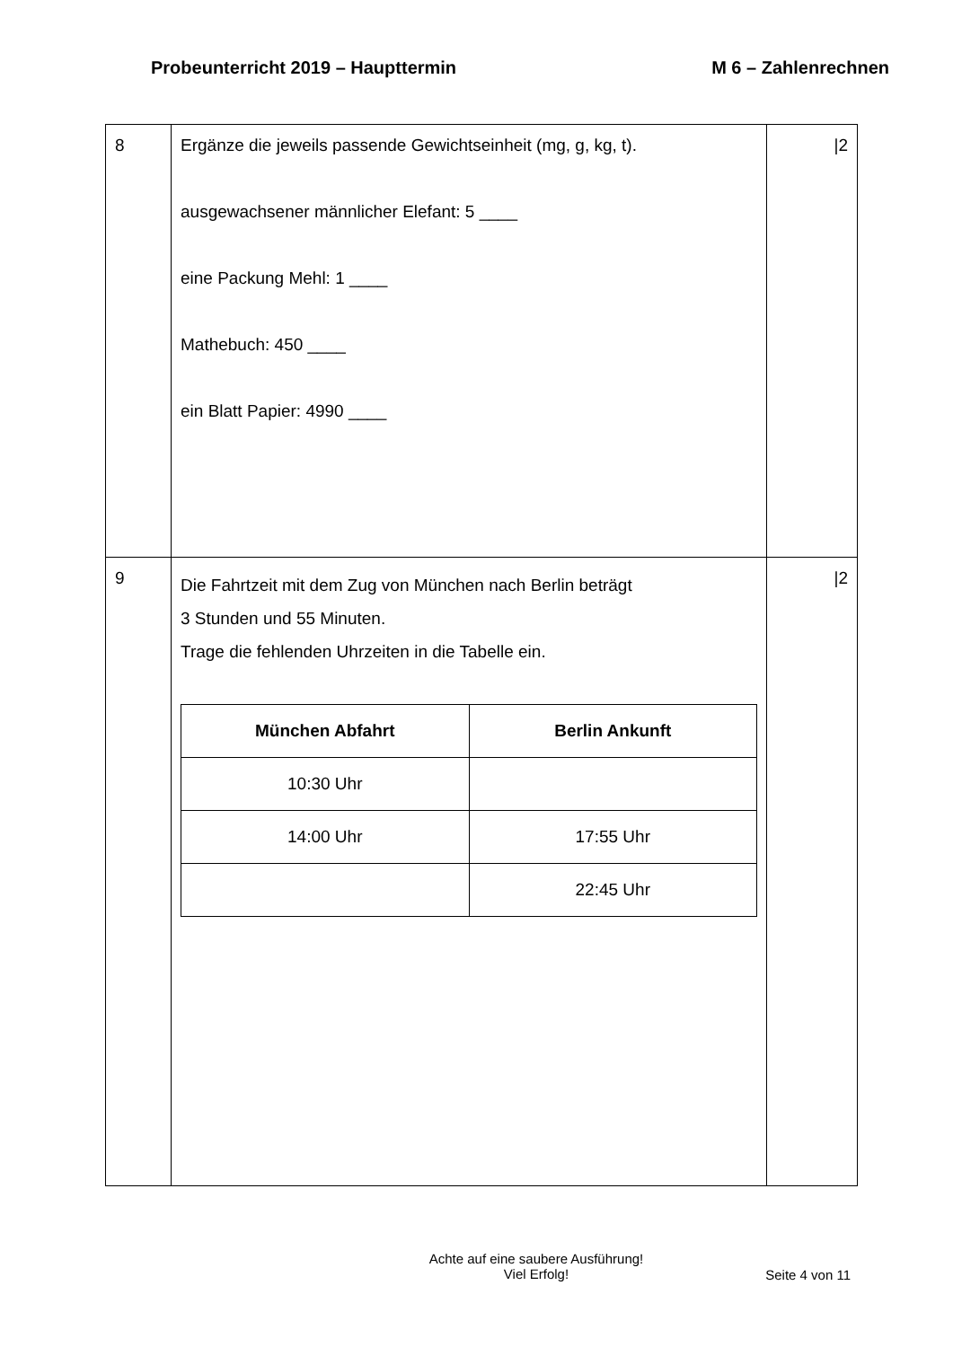Probeunterricht 2019 – Haupttermin M 6 – Zahlenrechnen
| 8 | Ergänze die jeweils passende Gewichtseinheit (mg, g, kg, t). ausgewachsener männlicher Elefant: 5 ____ eine Packung Mehl: 1 ____ Mathebuch: 450 ____ ein Blatt Papier: 4990 ____ | /2 |
| 9 | Die Fahrtzeit mit dem Zug von München nach Berlin beträgt 3 Stunden und 55 Minuten. Trage die fehlenden Uhrzeiten in die Tabelle ein. / München Abfahrt / Berlin Ankunft / / --- / --- / / 10:30 Uhr / / / 14:00 Uhr / 17:55 Uhr / / / 22:45 Uhr / | /2 |
Achte auf eine saubere Ausführung!
Viel Erfolg!
Seite 4 von 11